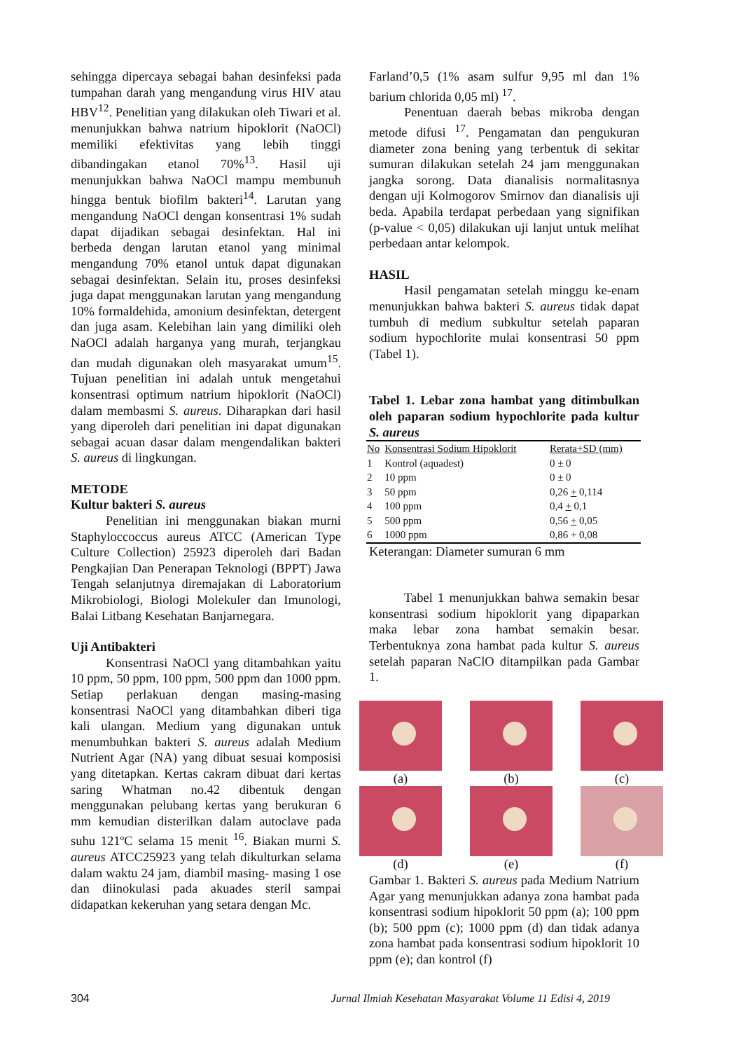sehingga dipercaya sebagai bahan desinfeksi pada tumpahan darah yang mengandung virus HIV atau HBV<sup>12</sup>. Penelitian yang dilakukan oleh Tiwari et al. menunjukkan bahwa natrium hipoklorit (NaOCl) memiliki efektivitas yang lebih tinggi dibandingakan etanol 70%<sup>13</sup>. Hasil uji menunjukkan bahwa NaOCl mampu membunuh hingga bentuk biofilm bakteri<sup>14</sup>. Larutan yang mengandung NaOCl dengan konsentrasi 1% sudah dapat dijadikan sebagai desinfektan. Hal ini berbeda dengan larutan etanol yang minimal mengandung 70% etanol untuk dapat digunakan sebagai desinfektan. Selain itu, proses desinfeksi juga dapat menggunakan larutan yang mengandung 10% formaldehida, amonium desinfektan, detergent dan juga asam. Kelebihan lain yang dimiliki oleh NaOCl adalah harganya yang murah, terjangkau dan mudah digunakan oleh masyarakat umum<sup>15</sup>. Tujuan penelitian ini adalah untuk mengetahui konsentrasi optimum natrium hipoklorit (NaOCl) dalam membasmi S. aureus. Diharapkan dari hasil yang diperoleh dari penelitian ini dapat digunakan sebagai acuan dasar dalam mengendalikan bakteri S. aureus di lingkungan.
METODE
Kultur bakteri S. aureus
Penelitian ini menggunakan biakan murni Staphyloccoccus aureus ATCC (American Type Culture Collection) 25923 diperoleh dari Badan Pengkajian Dan Penerapan Teknologi (BPPT) Jawa Tengah selanjutnya diremajakan di Laboratorium Mikrobiologi, Biologi Molekuler dan Imunologi, Balai Litbang Kesehatan Banjarnegara.
Uji Antibakteri
Konsentrasi NaOCl yang ditambahkan yaitu 10 ppm, 50 ppm, 100 ppm, 500 ppm dan 1000 ppm. Setiap perlakuan dengan masing-masing konsentrasi NaOCl yang ditambahkan diberi tiga kali ulangan. Medium yang digunakan untuk menumbuhkan bakteri S. aureus adalah Medium Nutrient Agar (NA) yang dibuat sesuai komposisi yang ditetapkan. Kertas cakram dibuat dari kertas saring Whatman no.42 dibentuk dengan menggunakan pelubang kertas yang berukuran 6 mm kemudian disterilkan dalam autoclave pada suhu 121ºC selama 15 menit <sup>16</sup>. Biakan murni S. aureus ATCC25923 yang telah dikulturkan selama dalam waktu 24 jam, diambil masing- masing 1 ose dan diinokulasi pada akuades steril sampai didapatkan kekeruhan yang setara dengan Mc.
Farland’0,5 (1% asam sulfur 9,95 ml dan 1% barium chlorida 0,05 ml) <sup>17</sup>.
Penentuan daerah bebas mikroba dengan metode difusi <sup>17</sup>. Pengamatan dan pengukuran diameter zona bening yang terbentuk di sekitar sumuran dilakukan setelah 24 jam menggunakan jangka sorong. Data dianalisis normalitasnya dengan uji Kolmogorov Smirnov dan dianalisis uji beda. Apabila terdapat perbedaan yang signifikan (p-value < 0,05) dilakukan uji lanjut untuk melihat perbedaan antar kelompok.
HASIL
Hasil pengamatan setelah minggu ke-enam menunjukkan bahwa bakteri S. aureus tidak dapat tumbuh di medium subkultur setelah paparan sodium hypochlorite mulai konsentrasi 50 ppm (Tabel 1).
Tabel 1. Lebar zona hambat yang ditimbulkan oleh paparan sodium hypochlorite pada kultur S. aureus
| No | Konsentrasi Sodium Hipoklorit | Rerata+SD (mm) |
| --- | --- | --- |
| 1 | Kontrol (aquadest) | 0 ± 0 |
| 2 | 10 ppm | 0 ± 0 |
| 3 | 50 ppm | 0,26 + 0,114 |
| 4 | 100 ppm | 0,4 + 0,1 |
| 5 | 500 ppm | 0,56 + 0,05 |
| 6 | 1000 ppm | 0,86 + 0,08 |
Keterangan: Diameter sumuran 6 mm
Tabel 1 menunjukkan bahwa semakin besar konsentrasi sodium hipoklorit yang dipaparkan maka lebar zona hambat semakin besar. Terbentuknya zona hambat pada kultur S. aureus setelah paparan NaClO ditampilkan pada Gambar 1.
(a)
(b)
(c)
(d)
(e)
(f)
Gambar 1. Bakteri S. aureus pada Medium Natrium Agar yang menunjukkan adanya zona hambat pada konsentrasi sodium hipoklorit 50 ppm (a); 100 ppm (b); 500 ppm (c); 1000 ppm (d) dan tidak adanya zona hambat pada konsentrasi sodium hipoklorit 10 ppm (e); dan kontrol (f)
304 Jurnal Ilmiah Kesehatan Masyarakat Volume 11 Edisi 4, 2019